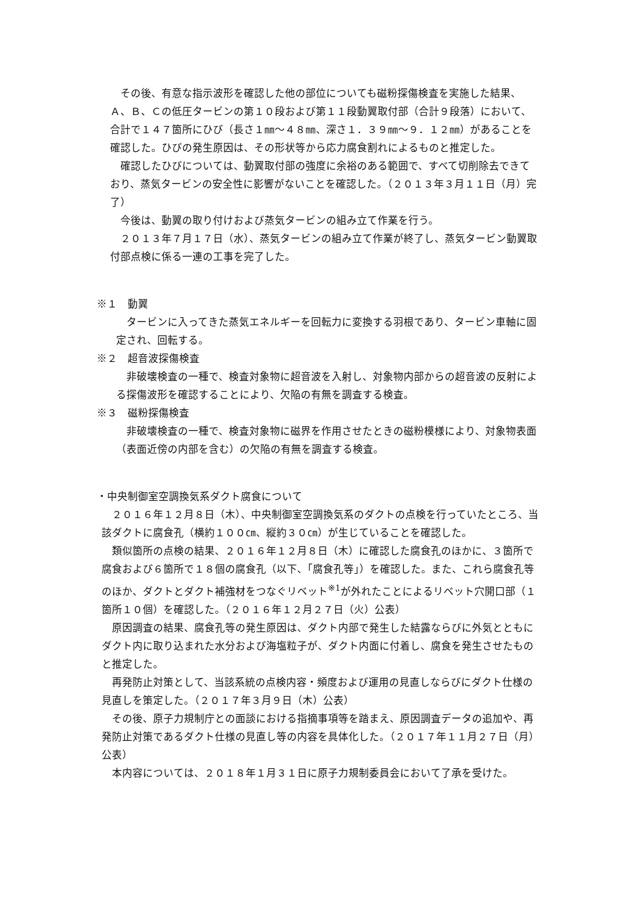その後、有意な指示波形を確認した他の部位についても磁粉探傷検査を実施した結果、Ａ、Ｂ、Ｃの低圧タービンの第１０段および第１１段動翼取付部（合計９段落）において、合計で１４７箇所にひび（長さ１㎜～４８㎜、深さ１．３９㎜～９．１２㎜）があることを確認した。ひびの発生原因は、その形状等から応力腐食割れによるものと推定した。
確認したひびについては、動翼取付部の強度に余裕のある範囲で、すべて切削除去できており、蒸気タービンの安全性に影響がないことを確認した。（２０１３年３月１１日（月）完了）
今後は、動翼の取り付けおよび蒸気タービンの組み立て作業を行う。
２０１３年７月１７日（水）、蒸気タービンの組み立て作業が終了し、蒸気タービン動翼取付部点検に係る一連の工事を完了した。
※１　動翼
タービンに入ってきた蒸気エネルギーを回転力に変換する羽根であり、タービン車軸に固定され、回転する。
※２　超音波探傷検査
非破壊検査の一種で、検査対象物に超音波を入射し、対象物内部からの超音波の反射による探傷波形を確認することにより、欠陥の有無を調査する検査。
※３　磁粉探傷検査
非破壊検査の一種で、検査対象物に磁界を作用させたときの磁粉模様により、対象物表面（表面近傍の内部を含む）の欠陥の有無を調査する検査。
・中央制御室空調換気系ダクト腐食について
２０１６年１２月８日（木）、中央制御室空調換気系のダクトの点検を行っていたところ、当該ダクトに腐食孔（横約１００㎝、縦約３０㎝）が生じていることを確認した。
類似箇所の点検の結果、２０１６年１２月８日（木）に確認した腐食孔のほかに、３箇所で腐食および６箇所で１８個の腐食孔（以下、「腐食孔等」）を確認した。また、これら腐食孔等のほか、ダクトとダクト補強材をつなぐリベット<sup>※1</sup>が外れたことによるリベット穴開口部（１箇所１０個）を確認した。（２０１６年１２月２７日（火）公表）
原因調査の結果、腐食孔等の発生原因は、ダクト内部で発生した結露ならびに外気とともにダクト内に取り込まれた水分および海塩粒子が、ダクト内面に付着し、腐食を発生させたものと推定した。
再発防止対策として、当該系統の点検内容・頻度および運用の見直しならびにダクト仕様の見直しを策定した。（２０１７年３月９日（木）公表）
その後、原子力規制庁との面談における指摘事項等を踏まえ、原因調査データの追加や、再発防止対策であるダクト仕様の見直し等の内容を具体化した。（２０１７年１１月２７日（月）公表）
本内容については、２０１８年１月３１日に原子力規制委員会において了承を受けた。